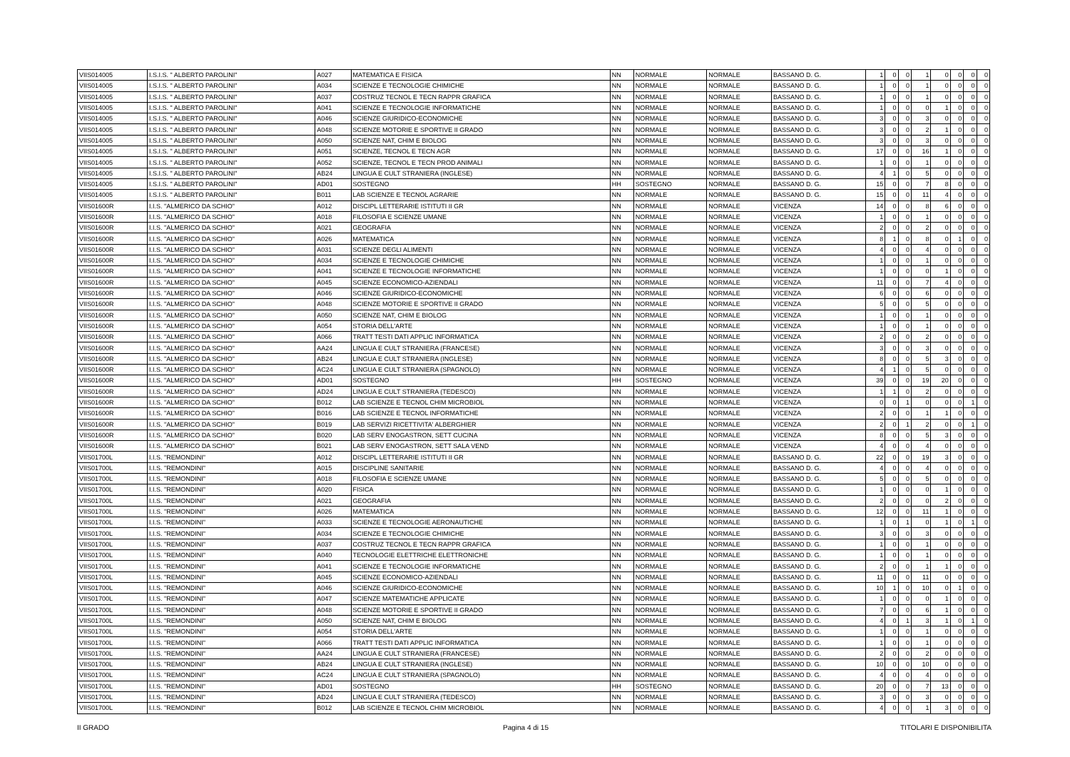| VIIS014005 | I.S.I.S. " ALBERTO PAROLINI" | A027 | MATEMATICA E FISICA | NN | NORMALE | NORMALE | BASSANO D. G. | 1 | 0 | 0 | 1 | 0 | 0 | 0 | 0 |
| VIIS014005 | I.S.I.S. " ALBERTO PAROLINI" | A034 | SCIENZE E TECNOLOGIE CHIMICHE | NN | NORMALE | NORMALE | BASSANO D. G. | 1 | 0 | 0 | 1 | 0 | 0 | 0 | 0 |
| VIIS014005 | I.S.I.S. " ALBERTO PAROLINI" | A037 | COSTRUZ TECNOL E TECN RAPPR GRAFICA | NN | NORMALE | NORMALE | BASSANO D. G. | 1 | 0 | 0 | 1 | 0 | 0 | 0 | 0 |
| VIIS014005 | I.S.I.S. " ALBERTO PAROLINI" | A041 | SCIENZE E TECNOLOGIE INFORMATICHE | NN | NORMALE | NORMALE | BASSANO D. G. | 1 | 0 | 0 | 0 | 1 | 0 | 0 | 0 |
| VIIS014005 | I.S.I.S. " ALBERTO PAROLINI" | A046 | SCIENZE GIURIDICO-ECONOMICHE | NN | NORMALE | NORMALE | BASSANO D. G. | 3 | 0 | 0 | 3 | 0 | 0 | 0 | 0 |
| VIIS014005 | I.S.I.S. " ALBERTO PAROLINI" | A048 | SCIENZE MOTORIE E SPORTIVE II GRADO | NN | NORMALE | NORMALE | BASSANO D. G. | 3 | 0 | 0 | 2 | 1 | 0 | 0 | 0 |
| VIIS014005 | I.S.I.S. " ALBERTO PAROLINI" | A050 | SCIENZE NAT, CHIM E BIOLOG | NN | NORMALE | NORMALE | BASSANO D. G. | 3 | 0 | 0 | 3 | 0 | 0 | 0 | 0 |
| VIIS014005 | I.S.I.S. " ALBERTO PAROLINI" | A051 | SCIENZE, TECNOL E TECN AGR | NN | NORMALE | NORMALE | BASSANO D. G. | 17 | 0 | 0 | 16 | 1 | 0 | 0 | 0 |
| VIIS014005 | I.S.I.S. " ALBERTO PAROLINI" | A052 | SCIENZE, TECNOL E TECN PROD ANIMALI | NN | NORMALE | NORMALE | BASSANO D. G. | 1 | 0 | 0 | 1 | 0 | 0 | 0 | 0 |
| VIIS014005 | I.S.I.S. " ALBERTO PAROLINI" | AB24 | LINGUA E CULT STRANIERA (INGLESE) | NN | NORMALE | NORMALE | BASSANO D. G. | 4 | 1 | 0 | 5 | 0 | 0 | 0 | 0 |
| VIIS014005 | I.S.I.S. " ALBERTO PAROLINI" | AD01 | SOSTEGNO | HH | SOSTEGNO | NORMALE | BASSANO D. G. | 15 | 0 | 0 | 7 | 8 | 0 | 0 | 0 |
| VIIS014005 | I.S.I.S. " ALBERTO PAROLINI" | B011 | LAB SCIENZE E TECNOL AGRARIE | NN | NORMALE | NORMALE | BASSANO D. G. | 15 | 0 | 0 | 11 | 4 | 0 | 0 | 0 |
| VIIS01600R | I.I.S. "ALMERICO DA SCHIO" | A012 | DISCIPL LETTERARIE ISTITUTI II GR | NN | NORMALE | NORMALE | VICENZA | 14 | 0 | 0 | 8 | 6 | 0 | 0 | 0 |
| VIIS01600R | I.I.S. "ALMERICO DA SCHIO" | A018 | FILOSOFIA E SCIENZE UMANE | NN | NORMALE | NORMALE | VICENZA | 1 | 0 | 0 | 1 | 0 | 0 | 0 | 0 |
| VIIS01600R | I.I.S. "ALMERICO DA SCHIO" | A021 | GEOGRAFIA | NN | NORMALE | NORMALE | VICENZA | 2 | 0 | 0 | 2 | 0 | 0 | 0 | 0 |
| VIIS01600R | I.I.S. "ALMERICO DA SCHIO" | A026 | MATEMATICA | NN | NORMALE | NORMALE | VICENZA | 8 | 1 | 0 | 8 | 0 | 1 | 0 | 0 |
| VIIS01600R | I.I.S. "ALMERICO DA SCHIO" | A031 | SCIENZE DEGLI ALIMENTI | NN | NORMALE | NORMALE | VICENZA | 4 | 0 | 0 | 4 | 0 | 0 | 0 | 0 |
| VIIS01600R | I.I.S. "ALMERICO DA SCHIO" | A034 | SCIENZE E TECNOLOGIE CHIMICHE | NN | NORMALE | NORMALE | VICENZA | 1 | 0 | 0 | 1 | 0 | 0 | 0 | 0 |
| VIIS01600R | I.I.S. "ALMERICO DA SCHIO" | A041 | SCIENZE E TECNOLOGIE INFORMATICHE | NN | NORMALE | NORMALE | VICENZA | 1 | 0 | 0 | 0 | 1 | 0 | 0 | 0 |
| VIIS01600R | I.I.S. "ALMERICO DA SCHIO" | A045 | SCIENZE ECONOMICO-AZIENDALI | NN | NORMALE | NORMALE | VICENZA | 11 | 0 | 0 | 7 | 4 | 0 | 0 | 0 |
| VIIS01600R | I.I.S. "ALMERICO DA SCHIO" | A046 | SCIENZE GIURIDICO-ECONOMICHE | NN | NORMALE | NORMALE | VICENZA | 6 | 0 | 0 | 6 | 0 | 0 | 0 | 0 |
| VIIS01600R | I.I.S. "ALMERICO DA SCHIO" | A048 | SCIENZE MOTORIE E SPORTIVE II GRADO | NN | NORMALE | NORMALE | VICENZA | 5 | 0 | 0 | 5 | 0 | 0 | 0 | 0 |
| VIIS01600R | I.I.S. "ALMERICO DA SCHIO" | A050 | SCIENZE NAT, CHIM E BIOLOG | NN | NORMALE | NORMALE | VICENZA | 1 | 0 | 0 | 1 | 0 | 0 | 0 | 0 |
| VIIS01600R | I.I.S. "ALMERICO DA SCHIO" | A054 | STORIA DELL'ARTE | NN | NORMALE | NORMALE | VICENZA | 1 | 0 | 0 | 1 | 0 | 0 | 0 | 0 |
| VIIS01600R | I.I.S. "ALMERICO DA SCHIO" | A066 | TRATT TESTI DATI APPLIC INFORMATICA | NN | NORMALE | NORMALE | VICENZA | 2 | 0 | 0 | 2 | 0 | 0 | 0 | 0 |
| VIIS01600R | I.I.S. "ALMERICO DA SCHIO" | AA24 | LINGUA E CULT STRANIERA (FRANCESE) | NN | NORMALE | NORMALE | VICENZA | 3 | 0 | 0 | 3 | 0 | 0 | 0 | 0 |
| VIIS01600R | I.I.S. "ALMERICO DA SCHIO" | AB24 | LINGUA E CULT STRANIERA (INGLESE) | NN | NORMALE | NORMALE | VICENZA | 8 | 0 | 0 | 5 | 3 | 0 | 0 | 0 |
| VIIS01600R | I.I.S. "ALMERICO DA SCHIO" | AC24 | LINGUA E CULT STRANIERA (SPAGNOLO) | NN | NORMALE | NORMALE | VICENZA | 4 | 1 | 0 | 5 | 0 | 0 | 0 | 0 |
| VIIS01600R | I.I.S. "ALMERICO DA SCHIO" | AD01 | SOSTEGNO | HH | SOSTEGNO | NORMALE | VICENZA | 39 | 0 | 0 | 19 | 20 | 0 | 0 | 0 |
| VIIS01600R | I.I.S. "ALMERICO DA SCHIO" | AD24 | LINGUA E CULT STRANIERA (TEDESCO) | NN | NORMALE | NORMALE | VICENZA | 1 | 1 | 0 | 2 | 0 | 0 | 0 | 0 |
| VIIS01600R | I.I.S. "ALMERICO DA SCHIO" | B012 | LAB SCIENZE E TECNOL CHIM MICROBIOL | NN | NORMALE | NORMALE | VICENZA | 0 | 0 | 1 | 0 | 0 | 0 | 1 | 0 |
| VIIS01600R | I.I.S. "ALMERICO DA SCHIO" | B016 | LAB SCIENZE E TECNOL INFORMATICHE | NN | NORMALE | NORMALE | VICENZA | 2 | 0 | 0 | 1 | 1 | 0 | 0 | 0 |
| VIIS01600R | I.I.S. "ALMERICO DA SCHIO" | B019 | LAB SERVIZI RICETTIVITA' ALBERGHIER | NN | NORMALE | NORMALE | VICENZA | 2 | 0 | 1 | 2 | 0 | 0 | 1 | 0 |
| VIIS01600R | I.I.S. "ALMERICO DA SCHIO" | B020 | LAB SERV ENOGASTRON, SETT CUCINA | NN | NORMALE | NORMALE | VICENZA | 8 | 0 | 0 | 5 | 3 | 0 | 0 | 0 |
| VIIS01600R | I.I.S. "ALMERICO DA SCHIO" | B021 | LAB SERV ENOGASTRON, SETT SALA VEND | NN | NORMALE | NORMALE | VICENZA | 4 | 0 | 0 | 4 | 0 | 0 | 0 | 0 |
| VIIS01700L | I.I.S. "REMONDINI" | A012 | DISCIPL LETTERARIE ISTITUTI II GR | NN | NORMALE | NORMALE | BASSANO D. G. | 22 | 0 | 0 | 19 | 3 | 0 | 0 | 0 |
| VIIS01700L | I.I.S. "REMONDINI" | A015 | DISCIPLINE SANITARIE | NN | NORMALE | NORMALE | BASSANO D. G. | 4 | 0 | 0 | 4 | 0 | 0 | 0 | 0 |
| VIIS01700L | I.I.S. "REMONDINI" | A018 | FILOSOFIA E SCIENZE UMANE | NN | NORMALE | NORMALE | BASSANO D. G. | 5 | 0 | 0 | 5 | 0 | 0 | 0 | 0 |
| VIIS01700L | I.I.S. "REMONDINI" | A020 | FISICA | NN | NORMALE | NORMALE | BASSANO D. G. | 1 | 0 | 0 | 0 | 1 | 0 | 0 | 0 |
| VIIS01700L | I.I.S. "REMONDINI" | A021 | GEOGRAFIA | NN | NORMALE | NORMALE | BASSANO D. G. | 2 | 0 | 0 | 0 | 2 | 0 | 0 | 0 |
| VIIS01700L | I.I.S. "REMONDINI" | A026 | MATEMATICA | NN | NORMALE | NORMALE | BASSANO D. G. | 12 | 0 | 0 | 11 | 1 | 0 | 0 | 0 |
| VIIS01700L | I.I.S. "REMONDINI" | A033 | SCIENZE E TECNOLOGIE AERONAUTICHE | NN | NORMALE | NORMALE | BASSANO D. G. | 1 | 0 | 1 | 0 | 1 | 0 | 1 | 0 |
| VIIS01700L | I.I.S. "REMONDINI" | A034 | SCIENZE E TECNOLOGIE CHIMICHE | NN | NORMALE | NORMALE | BASSANO D. G. | 3 | 0 | 0 | 3 | 0 | 0 | 0 | 0 |
| VIIS01700L | I.I.S. "REMONDINI" | A037 | COSTRUZ TECNOL E TECN RAPPR GRAFICA | NN | NORMALE | NORMALE | BASSANO D. G. | 1 | 0 | 0 | 1 | 0 | 0 | 0 | 0 |
| VIIS01700L | I.I.S. "REMONDINI" | A040 | TECNOLOGIE ELETTRICHE ELETTRONICHE | NN | NORMALE | NORMALE | BASSANO D. G. | 1 | 0 | 0 | 1 | 0 | 0 | 0 | 0 |
| VIIS01700L | I.I.S. "REMONDINI" | A041 | SCIENZE E TECNOLOGIE INFORMATICHE | NN | NORMALE | NORMALE | BASSANO D. G. | 2 | 0 | 0 | 1 | 1 | 0 | 0 | 0 |
| VIIS01700L | I.I.S. "REMONDINI" | A045 | SCIENZE ECONOMICO-AZIENDALI | NN | NORMALE | NORMALE | BASSANO D. G. | 11 | 0 | 0 | 11 | 0 | 0 | 0 | 0 |
| VIIS01700L | I.I.S. "REMONDINI" | A046 | SCIENZE GIURIDICO-ECONOMICHE | NN | NORMALE | NORMALE | BASSANO D. G. | 10 | 1 | 0 | 10 | 0 | 1 | 0 | 0 |
| VIIS01700L | I.I.S. "REMONDINI" | A047 | SCIENZE MATEMATICHE APPLICATE | NN | NORMALE | NORMALE | BASSANO D. G. | 1 | 0 | 0 | 0 | 1 | 0 | 0 | 0 |
| VIIS01700L | I.I.S. "REMONDINI" | A048 | SCIENZE MOTORIE E SPORTIVE II GRADO | NN | NORMALE | NORMALE | BASSANO D. G. | 7 | 0 | 0 | 6 | 1 | 0 | 0 | 0 |
| VIIS01700L | I.I.S. "REMONDINI" | A050 | SCIENZE NAT, CHIM E BIOLOG | NN | NORMALE | NORMALE | BASSANO D. G. | 4 | 0 | 1 | 3 | 1 | 0 | 1 | 0 |
| VIIS01700L | I.I.S. "REMONDINI" | A054 | STORIA DELL'ARTE | NN | NORMALE | NORMALE | BASSANO D. G. | 1 | 0 | 0 | 1 | 0 | 0 | 0 | 0 |
| VIIS01700L | I.I.S. "REMONDINI" | A066 | TRATT TESTI DATI APPLIC INFORMATICA | NN | NORMALE | NORMALE | BASSANO D. G. | 1 | 0 | 0 | 1 | 0 | 0 | 0 | 0 |
| VIIS01700L | I.I.S. "REMONDINI" | AA24 | LINGUA E CULT STRANIERA (FRANCESE) | NN | NORMALE | NORMALE | BASSANO D. G. | 2 | 0 | 0 | 2 | 0 | 0 | 0 | 0 |
| VIIS01700L | I.I.S. "REMONDINI" | AB24 | LINGUA E CULT STRANIERA (INGLESE) | NN | NORMALE | NORMALE | BASSANO D. G. | 10 | 0 | 0 | 10 | 0 | 0 | 0 | 0 |
| VIIS01700L | I.I.S. "REMONDINI" | AC24 | LINGUA E CULT STRANIERA (SPAGNOLO) | NN | NORMALE | NORMALE | BASSANO D. G. | 4 | 0 | 0 | 4 | 0 | 0 | 0 | 0 |
| VIIS01700L | I.I.S. "REMONDINI" | AD01 | SOSTEGNO | HH | SOSTEGNO | NORMALE | BASSANO D. G. | 20 | 0 | 0 | 7 | 13 | 0 | 0 | 0 |
| VIIS01700L | I.I.S. "REMONDINI" | AD24 | LINGUA E CULT STRANIERA (TEDESCO) | NN | NORMALE | NORMALE | BASSANO D. G. | 3 | 0 | 0 | 3 | 0 | 0 | 0 | 0 |
| VIIS01700L | I.I.S. "REMONDINI" | B012 | LAB SCIENZE E TECNOL CHIM MICROBIOL | NN | NORMALE | NORMALE | BASSANO D. G. | 4 | 0 | 0 | 1 | 3 | 0 | 0 | 0 |
II GRADO Pagina 4 di 15 TITOLARI E DISPONIBILITA